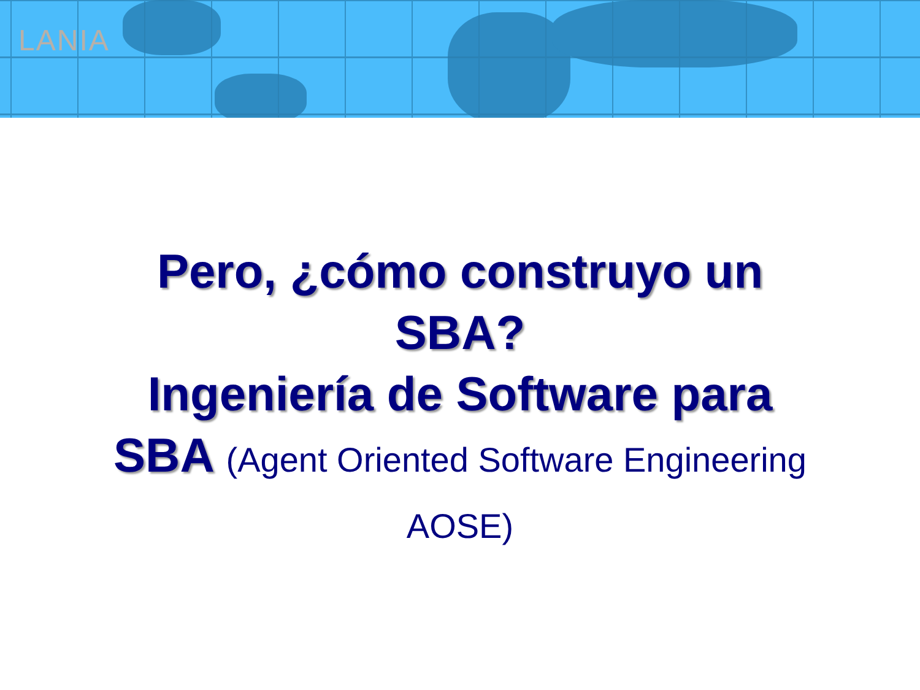LANIA
Pero, ¿cómo construyo un
SBA?
Ingeniería de Software para
SBA (Agent Oriented Software Engineering
AOSE)